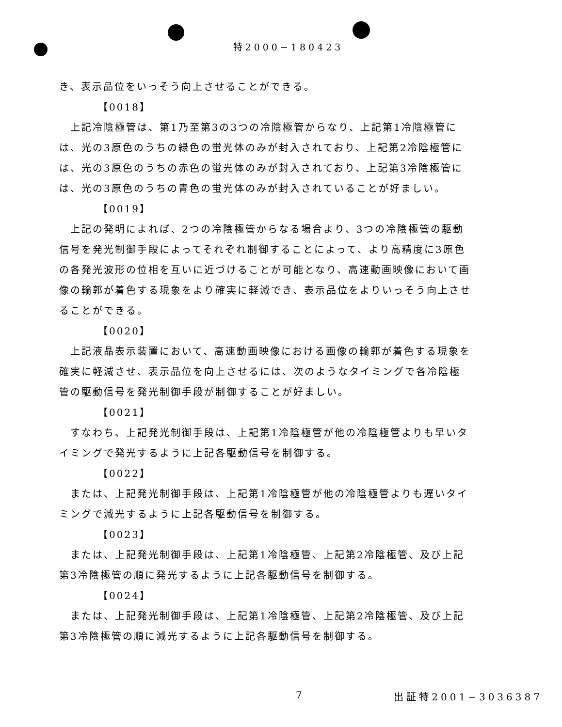特2000−180423
き、表示品位をいっそう向上させることができる。
【0018】
　上記冷陰極管は、第1乃至第3の3つの冷陰極管からなり、上記第1冷陰極管には、光の3原色のうちの緑色の蛍光体のみが封入されており、上記第2冷陰極管には、光の3原色のうちの赤色の蛍光体のみが封入されており、上記第3冷陰極管には、光の3原色のうちの青色の蛍光体のみが封入されていることが好ましい。
【0019】
　上記の発明によれば、2つの冷陰極管からなる場合より、3つの冷陰極管の駆動信号を発光制御手段によってそれぞれ制御することによって、より高精度に3原色の各発光波形の位相を互いに近づけることが可能となり、高速動画映像において画像の輪郭が着色する現象をより確実に軽減でき、表示品位をよりいっそう向上させることができる。
【0020】
　上記液晶表示装置において、高速動画映像における画像の輪郭が着色する現象を確実に軽減させ、表示品位を向上させるには、次のようなタイミングで各冷陰極管の駆動信号を発光制御手段が制御することが好ましい。
【0021】
　すなわち、上記発光制御手段は、上記第1冷陰極管が他の冷陰極管よりも早いタイミングで発光するように上記各駆動信号を制御する。
【0022】
　または、上記発光制御手段は、上記第1冷陰極管が他の冷陰極管よりも遅いタイミングで減光するように上記各駆動信号を制御する。
【0023】
　または、上記発光制御手段は、上記第1冷陰極管、上記第2冷陰極管、及び上記第3冷陰極管の順に発光するように上記各駆動信号を制御する。
【0024】
　または、上記発光制御手段は、上記第1冷陰極管、上記第2冷陰極管、及び上記第3冷陰極管の順に減光するように上記各駆動信号を制御する。
7 出証特2001−3036387